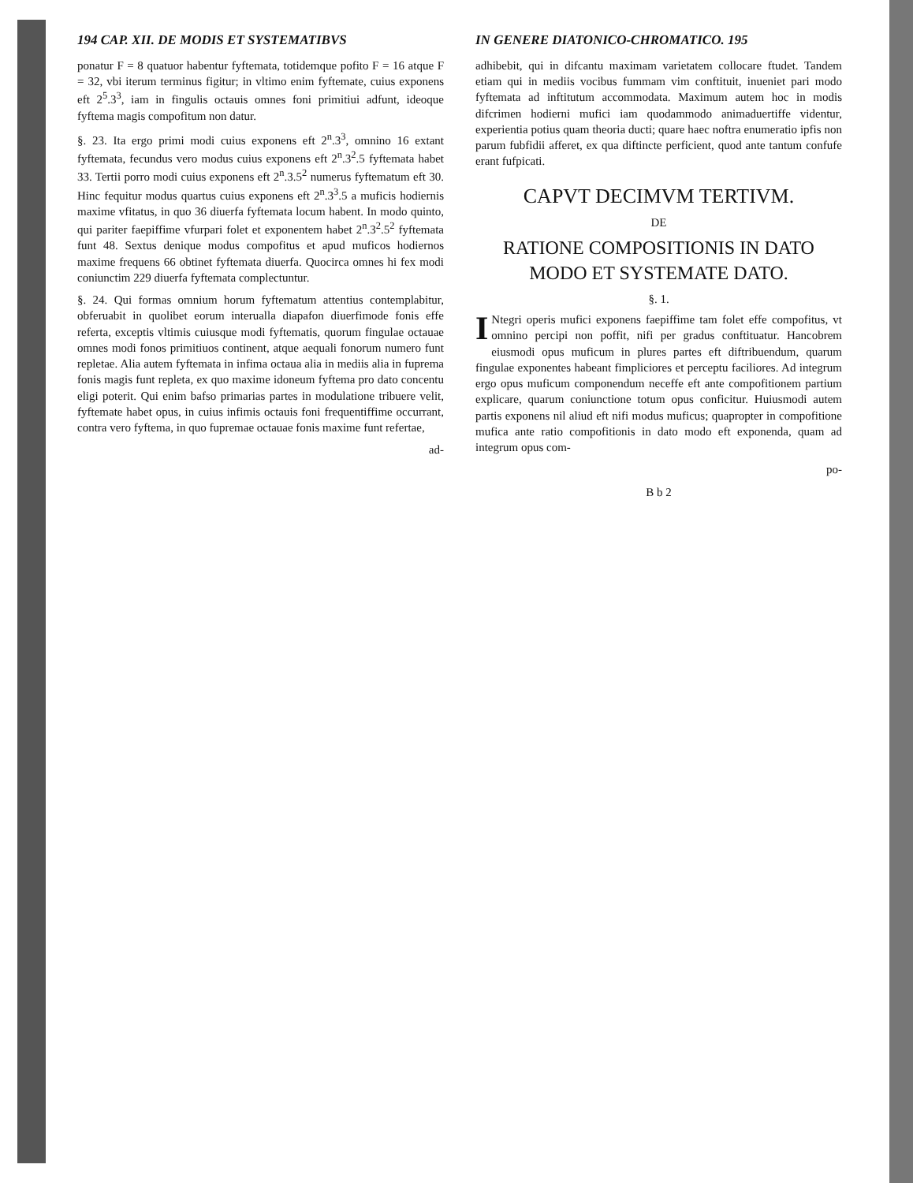194 CAP. XII. DE MODIS ET SYSTEMATIBVS
ponatur F = 8 quatuor habentur fyftemata, totidemque pofito F = 16 atque F = 32, vbi iterum terminus figitur; in vltimo enim fyftemate, cuius exponens eft 2<sup>5</sup>.3<sup>3</sup>, iam in fingulis octauis omnes foni primitiui adfunt, ideoque fyftema magis compofitum non datur.
§. 23. Ita ergo primi modi cuius exponens eft 2<sup>n</sup>.3<sup>3</sup>, omnino 16 extant fyftemata, fecundus vero modus cuius exponens eft 2<sup>n</sup>.3<sup>2</sup>.5 fyftemata habet 33. Tertii porro modi cuius exponens eft 2<sup>n</sup>.3.5<sup>2</sup> numerus fyftematum eft 30. Hinc fequitur modus quartus cuius exponens eft 2<sup>n</sup>.3<sup>3</sup>.5 a muficis hodiernis maxime vfitatus, in quo 36 diuerfa fyftemata locum habent. In modo quinto, qui pariter faepiffime vfurpari folet et exponentem habet 2<sup>n</sup>.3<sup>2</sup>.5<sup>2</sup> fyftemata funt 48. Sextus denique modus compofitus et apud muficos hodiernos maxime frequens 66 obtinet fyftemata diuerfa. Quocirca omnes hi fex modi coniunctim 229 diuerfa fyftemata complectuntur.
§. 24. Qui formas omnium horum fyftematum attentius contemplabitur, obferuabit in quolibet eorum interualla diapafon diuerfimode fonis effe referta, exceptis vltimis cuiusque modi fyftematis, quorum fingulae octauae omnes modi fonos primitiuos continent, atque aequali fonorum numero funt repletae. Alia autem fyftemata in infima octaua alia in mediis alia in fuprema fonis magis funt repleta, ex quo maxime idoneum fyftema pro dato concentu eligi poterit. Qui enim bafso primarias partes in modulatione tribuere velit, fyftemate habet opus, in cuius infimis octauis foni frequentiffime occurrant, contra vero fyftema, in quo fupremae octauae fonis maxime funt refertae,
ad-
IN GENERE DIATONICO-CHROMATICO. 195
adhibebit, qui in difcantu maximam varietatem collocare ftudet. Tandem etiam qui in mediis vocibus fummam vim conftituit, inueniet pari modo fyftemata ad inftitutum accommodata. Maximum autem hoc in modis difcrimen hodierni mufici iam quodammodo animaduertiffe videntur, experientia potius quam theoria ducti; quare haec noftra enumeratio ipfis non parum fubfidii afferet, ex qua diftincte perficient, quod ante tantum confufe erant fufpicati.
CAPVT DECIMVM TERTIVM.
DE
RATIONE COMPOSITIONIS IN DATO MODO ET SYSTEMATE DATO.
§. 1.
INtegri operis mufici exponens faepiffime tam folet effe compofitus, vt omnino percipi non poffit, nifi per gradus conftituatur. Hancobrem eiusmodi opus muficum in plures partes eft diftribuendum, quarum fingulae exponentes habeant fimpliciores et perceptu faciliores. Ad integrum ergo opus muficum componendum neceffe eft ante compofitionem partium explicare, quarum coniunctione totum opus conficitur. Huiusmodi autem partis exponens nil aliud eft nifi modus muficus; quapropter in compofitione mufica ante ratio compofitionis in dato modo eft exponenda, quam ad integrum opus com-
po-
B b 2